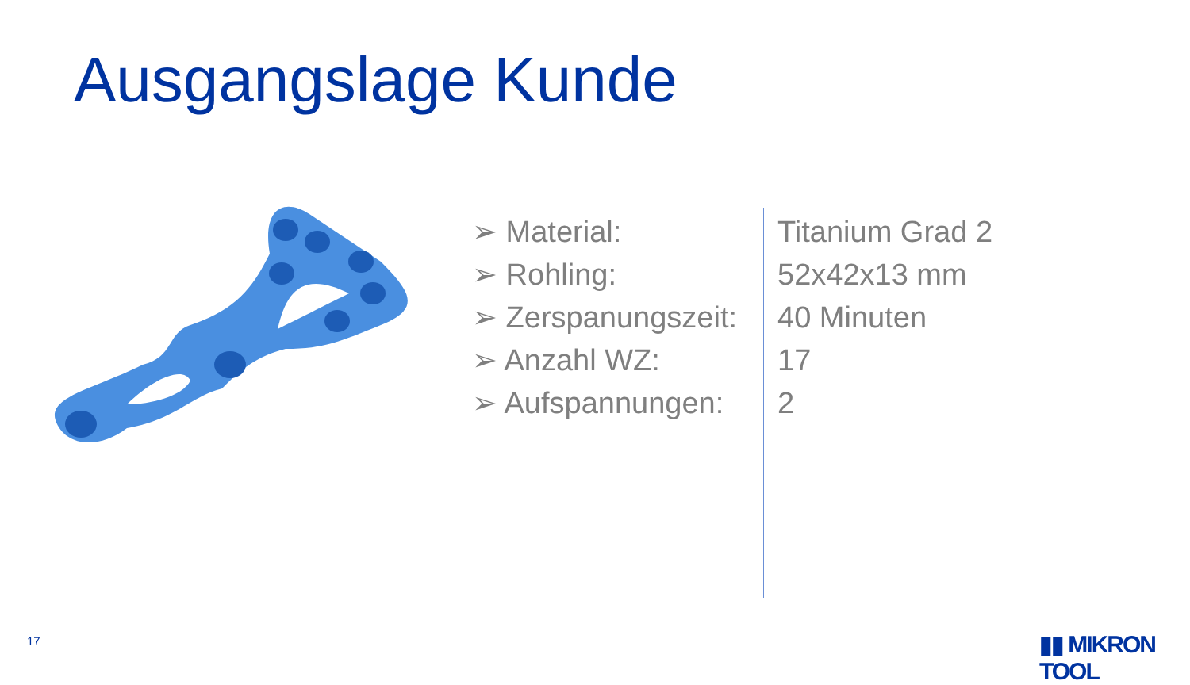Ausgangslage Kunde
| ➢ Material: | Titanium Grad 2 |
| ➢ Rohling: | 52x42x13 mm |
| ➢ Zerspanungszeit: | 40 Minuten |
| ➢ Anzahl WZ: | 17 |
| ➢ Aufspannungen: | 2 |
17 ▮▮ MIKRON TOOL